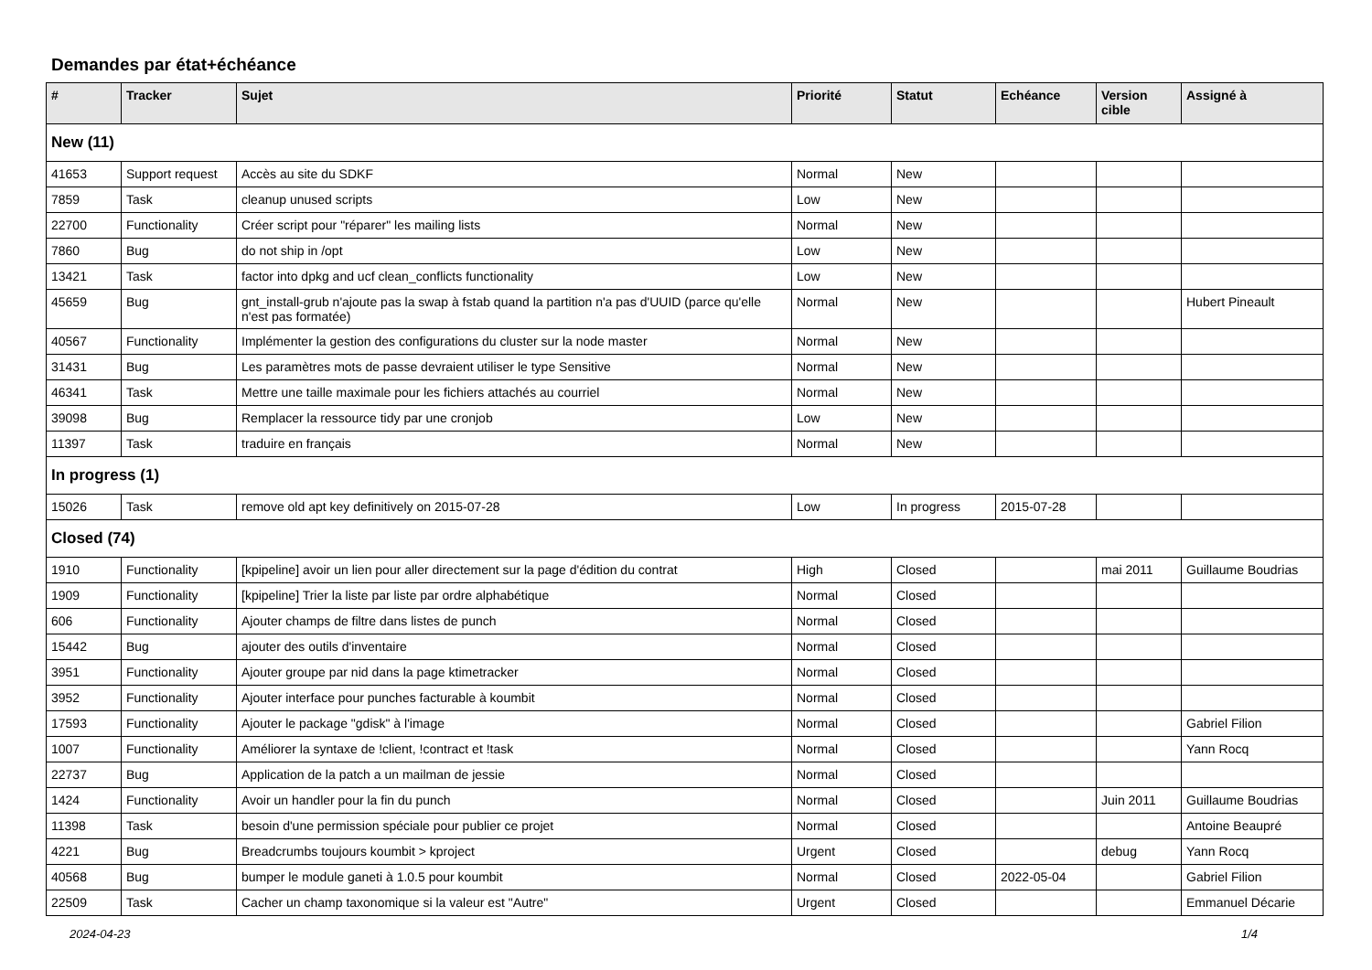Demandes par état+échéance
| # | Tracker | Sujet | Priorité | Statut | Echéance | Version cible | Assigné à |
| --- | --- | --- | --- | --- | --- | --- | --- |
| New (11) | | | | | | | |
| 41653 | Support request | Accès au site du SDKF | Normal | New | | | |
| 7859 | Task | cleanup unused scripts | Low | New | | | |
| 22700 | Functionality | Créer script pour "réparer" les mailing lists | Normal | New | | | |
| 7860 | Bug | do not ship in /opt | Low | New | | | |
| 13421 | Task | factor into dpkg and ucf clean_conflicts functionality | Low | New | | | |
| 45659 | Bug | gnt_install-grub n'ajoute pas la swap à fstab quand la partition n'a pas d'UUID (parce qu'elle n'est pas formatée) | Normal | New | | | Hubert Pineault |
| 40567 | Functionality | Implémenter la gestion des configurations du cluster sur la node master | Normal | New | | | |
| 31431 | Bug | Les paramètres mots de passe devraient utiliser le type Sensitive | Normal | New | | | |
| 46341 | Task | Mettre une taille maximale pour les fichiers attachés au courriel | Normal | New | | | |
| 39098 | Bug | Remplacer la ressource tidy par une cronjob | Low | New | | | |
| 11397 | Task | traduire en français | Normal | New | | | |
| In progress (1) | | | | | | | |
| 15026 | Task | remove old apt key definitively on 2015-07-28 | Low | In progress | 2015-07-28 | | |
| Closed (74) | | | | | | | |
| 1910 | Functionality | [kpipeline] avoir un lien pour aller directement sur la page d'édition du contrat | High | Closed | | mai 2011 | Guillaume Boudrias |
| 1909 | Functionality | [kpipeline] Trier la liste par liste par ordre alphabétique | Normal | Closed | | | |
| 606 | Functionality | Ajouter champs de filtre dans listes de punch | Normal | Closed | | | |
| 15442 | Bug | ajouter des outils d'inventaire | Normal | Closed | | | |
| 3951 | Functionality | Ajouter groupe par nid dans la page ktimetracker | Normal | Closed | | | |
| 3952 | Functionality | Ajouter interface pour punches facturable à koumbit | Normal | Closed | | | |
| 17593 | Functionality | Ajouter le package "gdisk" à l'image | Normal | Closed | | | Gabriel Filion |
| 1007 | Functionality | Améliorer la syntaxe de !client, !contract et !task | Normal | Closed | | | Yann Rocq |
| 22737 | Bug | Application de la patch a un mailman de jessie | Normal | Closed | | | |
| 1424 | Functionality | Avoir un handler pour la fin du punch | Normal | Closed | | Juin 2011 | Guillaume Boudrias |
| 11398 | Task | besoin d'une permission spéciale pour publier ce projet | Normal | Closed | | | Antoine Beaupré |
| 4221 | Bug | Breadcrumbs toujours koumbit > kproject | Urgent | Closed | | debug | Yann Rocq |
| 40568 | Bug | bumper le module ganeti à 1.0.5 pour koumbit | Normal | Closed | 2022-05-04 | | Gabriel Filion |
| 22509 | Task | Cacher un champ taxonomique si la valeur est "Autre" | Urgent | Closed | | | Emmanuel Décarie |
2024-04-23 1/4